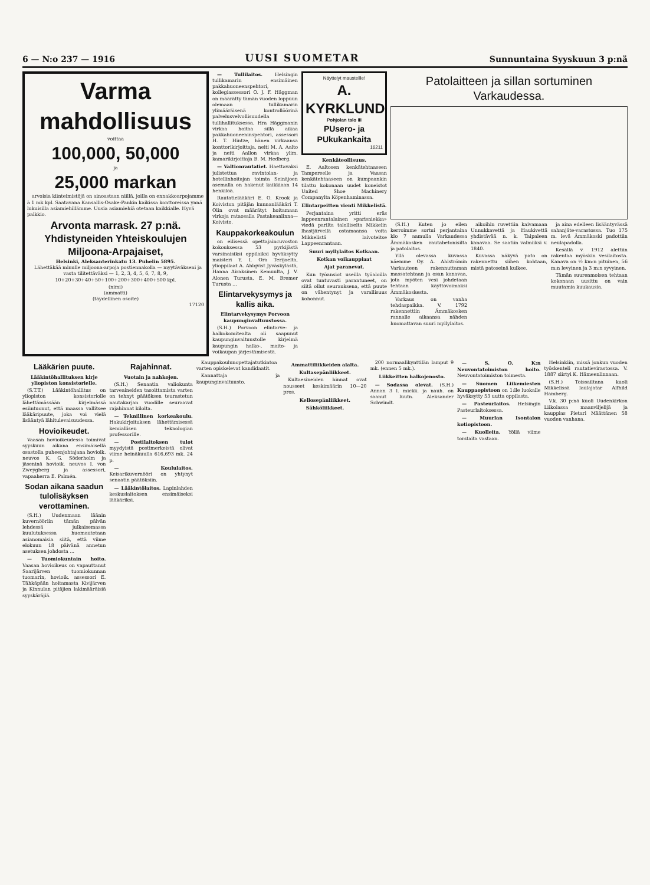6 — N:o 237 — 1916 UUSI SUOMETAR Sunnuntaina Syyskuun 3 p:nä
Varma mahdollisuus
voittaa
100,000, 50,000
ja
25,000 markan
arvoisia kiinteimistöjä on ainoastaan niillä, joilla on ennakkoarpojamme à 1 mk kpl. Saatavana Kansallis-Osake-Pankin kaikissa konttoreissa ynnä lukuisilla asiamiehillämme. Uusia asiamiehiä otetaan kaikkialle. Hyvä palkkio.
Arvonta marrask. 27 p:nä.
Yhdistyneiden Yhteiskoulujen Miljoona-Arpajaiset,
Helsinki, Aleksanterinkatu 13. Puhelin 5895.
Lähettäkää minulle miljoona-arpoja postiennakolla — myytäväkseni ja vasta tilitettäväksi — 1, 2, 3, 4, 5, 6, 7, 8, 9, 10+20+30+40+50+100+200+300+400+500 kpl.
(nimi)
(ammatti)
(täydellinen osoite)
17120
— Tullilaitos. Helsingin tullikamarin ensimäinen pakkahuoneenspehtori, kollegiassessori O. J. F. Häggman on määrätty tämän vuoden loppuun olemaan tullikamarin ylimääräisenä kontrollöörinä palvelusvelvollisuudella tullihallituksessa. Hra Häggmanin virkaa hoitaa sillä aikaa pakkahuoneeninspehtori, assessori H. T. Hintze, hänen virkaansa konttorikirjoittaja, neiti M. A. Aalto ja neiti Aallon virkaa ylim. kamarikirjoittaja B. M. Hedberg.
— Valtionrautatiet. Haettavaksi julistettua ravintolan- ja hotellinhoitajan toimta Seinäjoen asemalla on hakenut kaikkiaan 14 henkilöä.
Rautatielääkäri E. O. Krook ja Koiviston pitäjän kunnanlääkäri T. Olin ovat määrätyt hoitamaan virkoja rataosalla Pastakeanlinna—Koivisto.
Kauppakorkeakoulun
on eilisessä opettajaincuvoston kokouksessa 53 pyrkijästä varsinaisiksi oppilaiksi hyväksytty maisteri Y. I. Ora Terijoelta, ylioppilaat A. Ahlqvist Jyväskylästä, Hanna Airaksinen Kemuulta, J. V. Alonen Turusta, E. M. Bremer Turusta ...
Elintarvekysymys ja kallis aika.
Elintarvekysymys Porvoon kaupunginvaltuustossa.
(S.H.) Porvoon elintarve- ja halkokomitealta oli saapunut kaupunginvaltuustolle kirjelmä kaupungin halko-, maito- ja voikaupan järjestämisestä.
Näyttelyt mausteille!
A. KYRKLUND
Pohjolan talo III
PUsero- ja PUkukankaita
16211
Kenkäteollisuus.
E. Aaltosen kenkätehtaaseen Tampereelle ja Vaasan kenkätehtaaseen on kumpaankin tilattu kokonaan uudet koneistot United Shoe Machinery Companylta Köpenhaminassa.
Elintarpeitten vienti Mikkelistä.
Perjantaina yritti eräs lappeenrantalainen »parisniekka» viedä parilta talolliselta Mikkelin lhastjärvellä ostamaansa voita Mikkelistä laivoteitse Lappeenrantaan.
Suuri myllylaitos Kotkaan.
Kotkan voikauppiaat
Ajat paranevat.
Kun työansiot useilla työaloilla ovat tuntuvasti parantuneet, on siitä ollut seurauksena, että puute on vähentynyt ja varallisuus kohonnut.
Patolaitteen ja sillan sortuminen Varkaudessa.
(S.H.) Kuten jo eilen kerroimme sortui perjantaina klo 7 aamulla Varkaudessa Ämmäkosken rautabetonisilta ja patolaitos.
Yllä olevassa kuvassa näemme Oy. A. Ahlströmin Varkauteen rakennuttaman massatehtaan ja osan kanavaa, jota myöten vesi johdetaan tehtaan käyttövoimaksi Ämmäkoskesta.
Varkaus on vanha tehdaspaikka. V. 1792 rakennettiin Ämmäkosken rannalle aikaansa nähden huomattavan suuri myllylaitos.
aikoihin ruvettiin kaivamaan Unnukkavettä ja Haukivettä yhdistävää n. k. Taipaleen kanavaa. Se saatiin valmiiksi v. 1840.
Kuvassa näkyvä pato on rakennettu siihen kohtaan, mistä patoseinä kulkee.
ja aina edelleen lisääntyvässä sahanjäte-varastossa. Tuo 175 m. levä Ämmäkoski padottiin neulapadolla.
Kesällä v. 1912 alettiin rakentaa myöskin vesilaitosta. Kanava on ½ km:n pituinen, 56 m:n levyinen ja 3 m:n syvyinen.
Tämän suurenmoisen tehtaan kokonaan uusittu on vain muutamia kuukausia.
Lääkärien puute.
Lääkintöhallituksen kirje yliopiston konsistorielle.
(S.T.T.) Lääkintöhallitus on yliopiston konsistoriolle lähettämässään kirjelmässä esiintuonut, että maassa vallitsee lääkäripuute, joka voi vielä lisääntyä lähitulevaisuudessa.
Hovioikeudet.
Vaasan hovioikeudessa toimivat syyskuun aikana ensimäisellä osastolla puheenjohtajana hovioik. neuvos K. G. Söderholm ja jäseninä hovioik. neuvos I. von Zweygberg ja assessori, vapaaherra E. Palmén.
Sodan aikana saadun tulolisäyksen verottaminen.
(S.H.) Uudenmaan läänin kuvernööriin tämän päivän lehdessä julkaisemassa kuulutuksessa huomautetaan asianomaisia siitä, että viime elokuun 18 päivänä annetun asetuksen johdosta ...
— Tuomiokuntain hoito. Vaasan hovioikeus on vapauttanut Saarijärven tuomiokunnan tuomarin, hovioik. assessori E. Tähkäpään hoitamasta Kivijärven ja Kinnulan pitäjien lakimääräisiä syyskäräjiä.
Rajahinnat.
Vuotain ja nahkojen.
(S.H.) Senaatin valiokunta tarveaineiden tasoittamista varten on tehnyt päätöksen teurastetun nautakarjan vuodille seuraavat rajahinnat kilolta.
— Teknillinen korkeakoulu. Hakukirjoituksen lähettämisessä kemiallisen teknologian professorille.
— Postilaitoksen tulot myydyistä postimerkeistä olivat viime heinäkuulla 616,693 mk. 24 p.
— Koululaitos. Keisarikuvernööri on yhtynyt senaatin päätöksiin.
— Lääkintölaitos. Lapinlahden keskuslaitoksen ensimäiseksi lääkäriksi.
Kauppakoulunopettajatutkintoa varten opiskelevat kandidaatit.
Kannattaja ja kaupunginvaltuusto.
Ammattiliikkeiden alalta.
Kultasepänliikkeet.
Kultaesineiden hinnat ovat nousseet keskimäärin 10—20 pros.
Kellosepänliikkeet.
Sähköliikkeet.
200 normaalikynttilän lamput 9 mk. (ennen 5 mk.).
Liikkeitten halkojenosto.
— Sodassa olevat. (S.H.) Annan 3 l. mickk. ja nauh. on saanut luutn. Aleksander Schwindt.
— S. O. K:n Neuvontatoimiston hoito. Neuvontatoimiston toimesta.
— Suomen Liikemiesten Kauppaopistoon on 1:lle luokalle hyväksytty 53 uutta oppilasta.
— Pasteurlaitos. Helsingin Pasteurlaitoksessa.
— Muurlan Isontalon kotiopistoon.
— Kuolleita. Yöllä viime torstaita vastaan.
Helsinkiin, missä jonkun vuoden työskenteli rautatievirastossa. V. 1887 siirtyi K. Hämeenlinnaan.
(S.H.) Toissailtana kuoli Mikkelissä laulajatar Alfhild Hamberg.
V.k. 30 p:nä kuoli Uudenkirkon Liikolassa maanviljelijä ja kauppias Pietari Määttänen 58 vuoden vanhana.